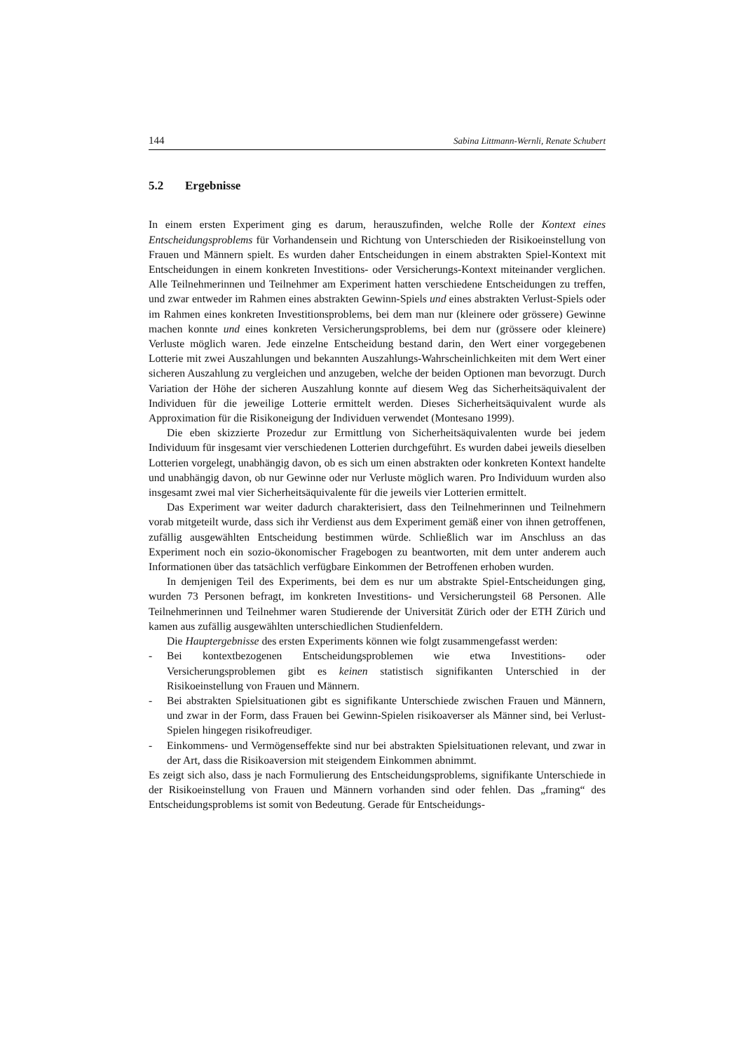144 Sabina Littmann-Wernli, Renate Schubert
5.2 Ergebnisse
In einem ersten Experiment ging es darum, herauszufinden, welche Rolle der Kontext eines Entscheidungsproblems für Vorhandensein und Richtung von Unterschieden der Risikoeinstellung von Frauen und Männern spielt. Es wurden daher Entscheidungen in einem abstrakten Spiel-Kontext mit Entscheidungen in einem konkreten Investitions- oder Versicherungs-Kontext miteinander verglichen. Alle Teilnehmerinnen und Teilnehmer am Experiment hatten verschiedene Entscheidungen zu treffen, und zwar entweder im Rahmen eines abstrakten Gewinn-Spiels und eines abstrakten Verlust-Spiels oder im Rahmen eines konkreten Investitionsproblems, bei dem man nur (kleinere oder grössere) Gewinne machen konnte und eines konkreten Versicherungsproblems, bei dem nur (grössere oder kleinere) Verluste möglich waren. Jede einzelne Entscheidung bestand darin, den Wert einer vorgegebenen Lotterie mit zwei Auszahlungen und bekannten Auszahlungs-Wahrscheinlichkeiten mit dem Wert einer sicheren Auszahlung zu vergleichen und anzugeben, welche der beiden Optionen man bevorzugt. Durch Variation der Höhe der sicheren Auszahlung konnte auf diesem Weg das Sicherheitsäquivalent der Individuen für die jeweilige Lotterie ermittelt werden. Dieses Sicherheitsäquivalent wurde als Approximation für die Risikoneigung der Individuen verwendet (Montesano 1999).
Die eben skizzierte Prozedur zur Ermittlung von Sicherheitsäquivalenten wurde bei jedem Individuum für insgesamt vier verschiedenen Lotterien durchgeführt. Es wurden dabei jeweils dieselben Lotterien vorgelegt, unabhängig davon, ob es sich um einen abstrakten oder konkreten Kontext handelte und unabhängig davon, ob nur Gewinne oder nur Verluste möglich waren. Pro Individuum wurden also insgesamt zwei mal vier Sicherheitsäquivalente für die jeweils vier Lotterien ermittelt.
Das Experiment war weiter dadurch charakterisiert, dass den Teilnehmerinnen und Teilnehmern vorab mitgeteilt wurde, dass sich ihr Verdienst aus dem Experiment gemäß einer von ihnen getroffenen, zufällig ausgewählten Entscheidung bestimmen würde. Schließlich war im Anschluss an das Experiment noch ein sozio-ökonomischer Fragebogen zu beantworten, mit dem unter anderem auch Informationen über das tatsächlich verfügbare Einkommen der Betroffenen erhoben wurden.
In demjenigen Teil des Experiments, bei dem es nur um abstrakte Spiel-Entscheidungen ging, wurden 73 Personen befragt, im konkreten Investitions- und Versicherungsteil 68 Personen. Alle Teilnehmerinnen und Teilnehmer waren Studierende der Universität Zürich oder der ETH Zürich und kamen aus zufällig ausgewählten unterschiedlichen Studienfeldern.
Die Hauptergebnisse des ersten Experiments können wie folgt zusammengefasst werden:
- Bei kontextbezogenen Entscheidungsproblemen wie etwa Investitions- oder Versicherungsproblemen gibt es keinen statistisch signifikanten Unterschied in der Risikoeinstellung von Frauen und Männern.
- Bei abstrakten Spielsituationen gibt es signifikante Unterschiede zwischen Frauen und Männern, und zwar in der Form, dass Frauen bei Gewinn-Spielen risikoaverser als Männer sind, bei Verlust-Spielen hingegen risikofreudiger.
- Einkommens- und Vermögenseffekte sind nur bei abstrakten Spielsituationen relevant, und zwar in der Art, dass die Risikoaversion mit steigendem Einkommen abnimmt.
Es zeigt sich also, dass je nach Formulierung des Entscheidungsproblems, signifikante Unterschiede in der Risikoeinstellung von Frauen und Männern vorhanden sind oder fehlen. Das „framing“ des Entscheidungsproblems ist somit von Bedeutung. Gerade für Entscheidungs-